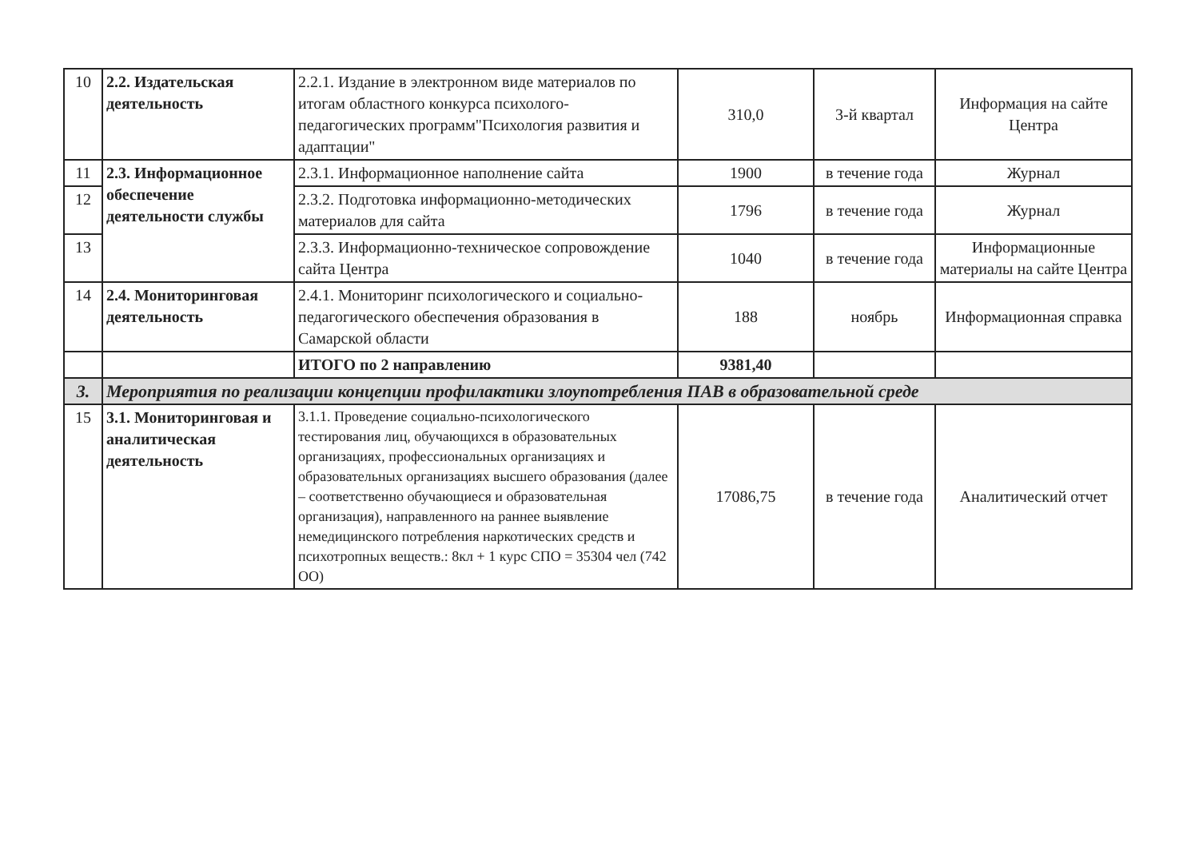| 10 | 2.2. Издательская деятельность | 2.2.1. Издание в электронном виде материалов по итогам областного конкурса психолого-педагогических программ"Психология развития и адаптации" | 310,0 | 3-й квартал | Информация на сайте Центра |
| 11 | 2.3. Информационное обеспечение деятельности службы | 2.3.1. Информационное наполнение сайта | 1900 | в течение года | Журнал |
| 12 | | 2.3.2. Подготовка информационно-методических материалов для сайта | 1796 | в течение года | Журнал |
| 13 | | 2.3.3. Информационно-техническое сопровождение сайта Центра | 1040 | в течение года | Информационные материалы на сайте Центра |
| 14 | 2.4. Мониторинговая деятельность | 2.4.1. Мониторинг психологического и социально-педагогического обеспечения образования в Самарской области | 188 | ноябрь | Информационная справка |
| | | ИТОГО по 2 направлению | 9381,40 | | |
| 3. | Мероприятия по реализации концепции профилактики злоупотребления ПАВ в образовательной среде | | | | |
| 15 | 3.1. Мониторинговая и аналитическая деятельность | 3.1.1. Проведение социально-психологического тестирования лиц, обучающихся в образовательных организациях, профессиональных организациях и образовательных организациях высшего образования (далее – соответственно обучающиеся и образовательная организация), направленного на раннее выявление немедицинского потребления наркотических средств и психотропных веществ.: 8кл + 1 курс СПО = 35304 чел (742 ОО) | 17086,75 | в течение года | Аналитический отчет |